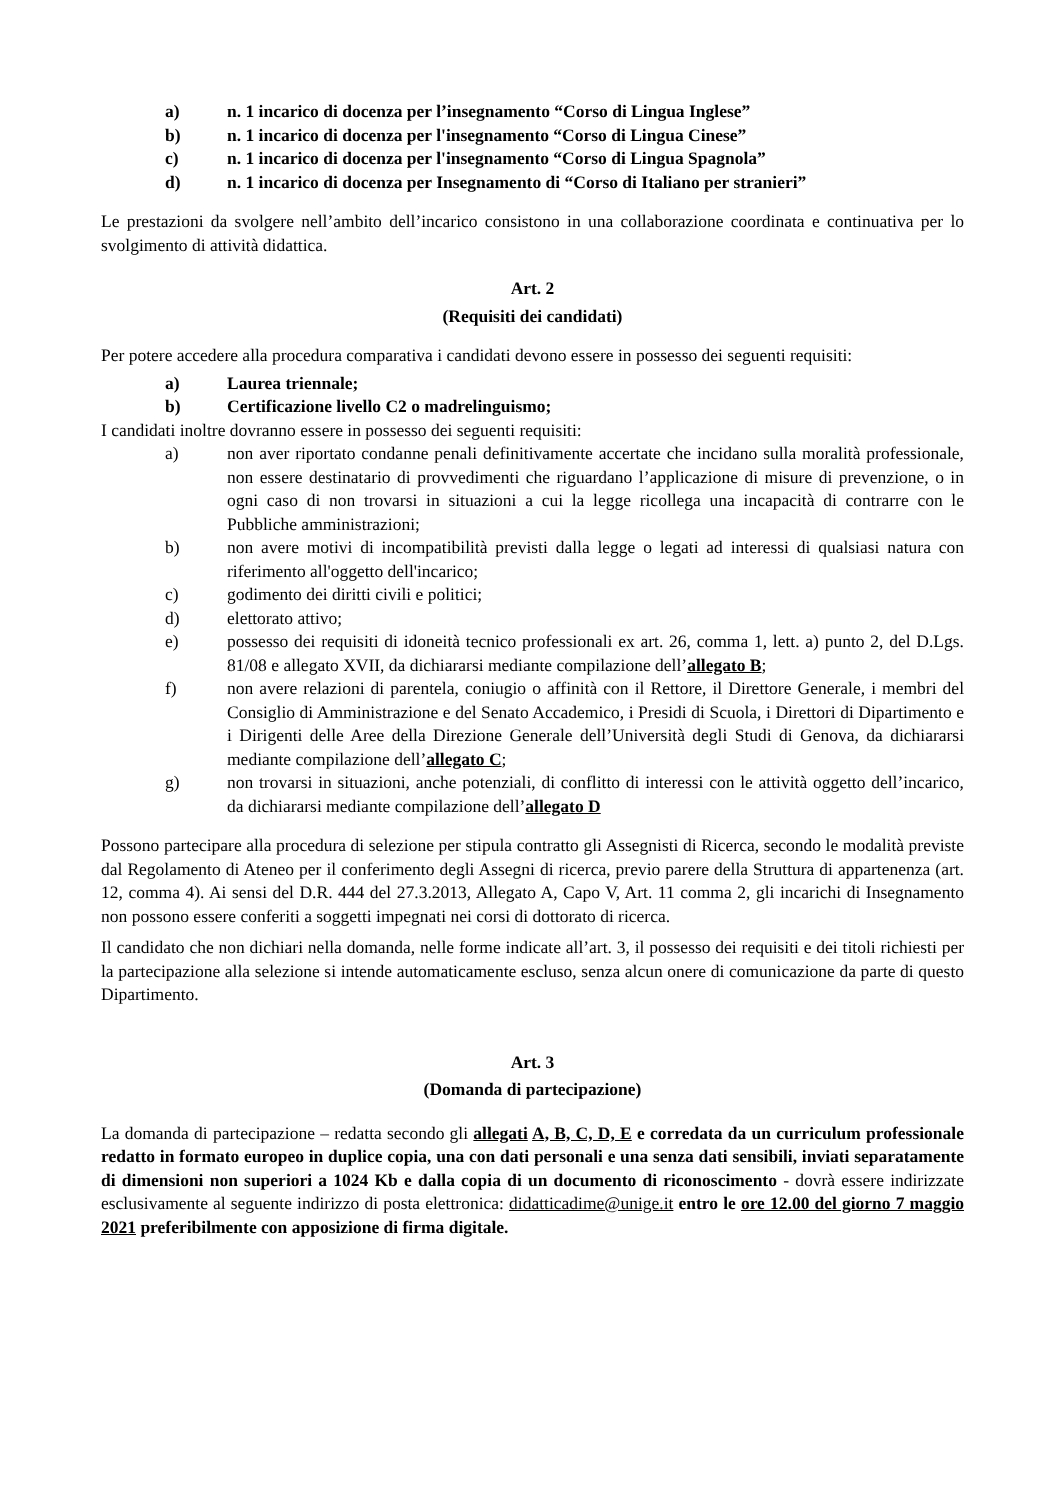a) n. 1 incarico di docenza per l’insegnamento “Corso di Lingua Inglese”
b) n. 1 incarico di docenza per l'insegnamento “Corso di Lingua Cinese”
c) n. 1 incarico di docenza per l'insegnamento “Corso di Lingua Spagnola”
d) n. 1 incarico di docenza per Insegnamento di “Corso di Italiano per stranieri”
Le prestazioni da svolgere nell’ambito dell’incarico consistono in una collaborazione coordinata e continuativa per lo svolgimento di attività didattica.
Art. 2
(Requisiti dei candidati)
Per potere accedere alla procedura comparativa i candidati devono essere in possesso dei seguenti requisiti:
a) Laurea triennale;
b) Certificazione livello C2 o madrelinguismo;
I candidati inoltre dovranno essere in possesso dei seguenti requisiti:
a) non aver riportato condanne penali definitivamente accertate che incidano sulla moralità professionale, non essere destinatario di provvedimenti che riguardano l’applicazione di misure di prevenzione, o in ogni caso di non trovarsi in situazioni a cui la legge ricollega una incapacità di contrarre con le Pubbliche amministrazioni;
b) non avere motivi di incompatibilità previsti dalla legge o legati ad interessi di qualsiasi natura con riferimento all'oggetto dell'incarico;
c) godimento dei diritti civili e politici;
d) elettorato attivo;
e) possesso dei requisiti di idoneità tecnico professionali ex art. 26, comma 1, lett. a) punto 2, del D.Lgs. 81/08 e allegato XVII, da dichiararsi mediante compilazione dell’allegato B;
f) non avere relazioni di parentela, coniugio o affinità con il Rettore, il Direttore Generale, i membri del Consiglio di Amministrazione e del Senato Accademico, i Presidi di Scuola, i Direttori di Dipartimento e i Dirigenti delle Aree della Direzione Generale dell’Università degli Studi di Genova, da dichiararsi mediante compilazione dell’allegato C;
g) non trovarsi in situazioni, anche potenziali, di conflitto di interessi con le attività oggetto dell’incarico, da dichiararsi mediante compilazione dell’allegato D
Possono partecipare alla procedura di selezione per stipula contratto gli Assegnisti di Ricerca, secondo le modalità previste dal Regolamento di Ateneo per il conferimento degli Assegni di ricerca, previo parere della Struttura di appartenenza (art. 12, comma 4). Ai sensi del D.R. 444 del 27.3.2013, Allegato A, Capo V, Art. 11 comma 2, gli incarichi di Insegnamento non possono essere conferiti a soggetti impegnati nei corsi di dottorato di ricerca.
Il candidato che non dichiari nella domanda, nelle forme indicate all’art. 3, il possesso dei requisiti e dei titoli richiesti per la partecipazione alla selezione si intende automaticamente escluso, senza alcun onere di comunicazione da parte di questo Dipartimento.
Art. 3
(Domanda di partecipazione)
La domanda di partecipazione – redatta secondo gli allegati A, B, C, D, E e corredata da un curriculum professionale redatto in formato europeo in duplice copia, una con dati personali e una senza dati sensibili, inviati separatamente di dimensioni non superiori a 1024 Kb e dalla copia di un documento di riconoscimento - dovrà essere indirizzate esclusivamente al seguente indirizzo di posta elettronica: didatticadime@unige.it entro le ore 12.00 del giorno 7 maggio 2021 preferibilmente con apposizione di firma digitale.